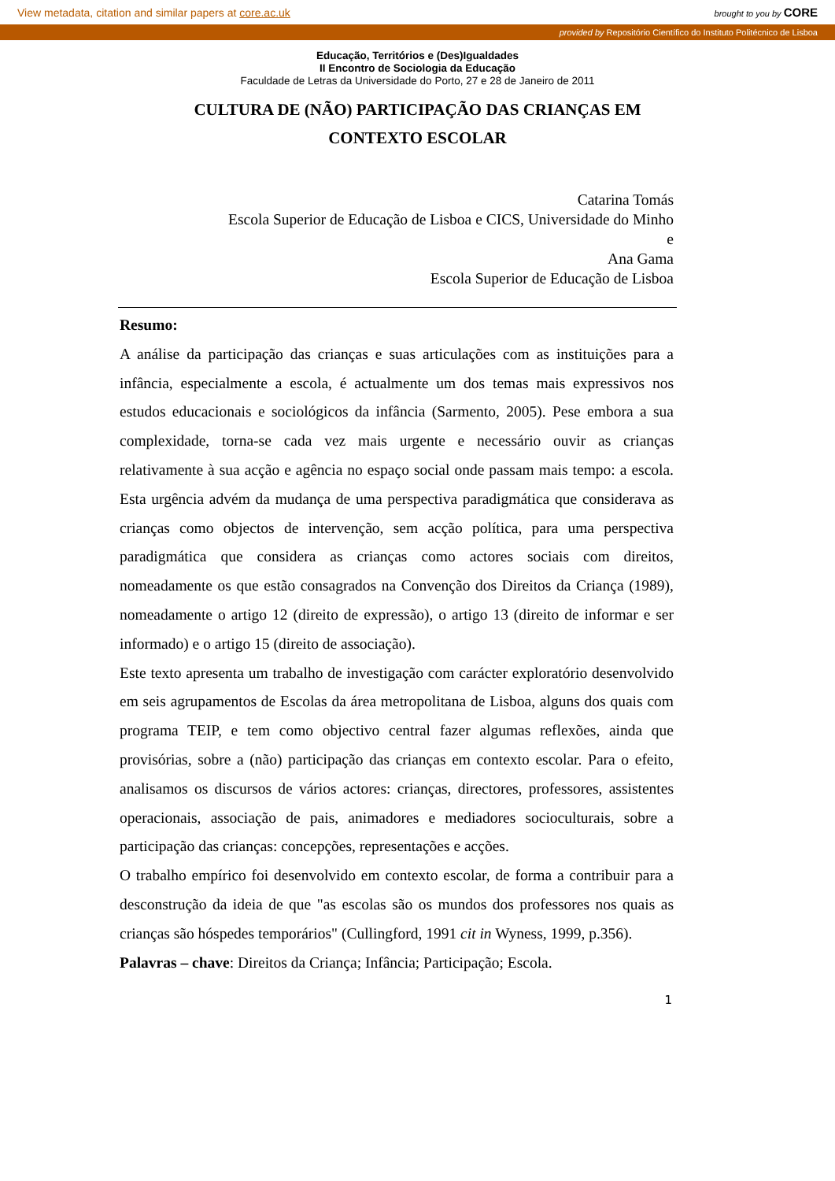View metadata, citation and similar papers at core.ac.uk brought to you by CORE
provided by Repositório Científico do Instituto Politécnico de Lisboa
Educação, Territórios e (Des)Igualdades
II Encontro de Sociologia da Educação
Faculdade de Letras da Universidade do Porto, 27 e 28 de Janeiro de 2011
CULTURA DE (NÃO) PARTICIPAÇÃO DAS CRIANÇAS EM
CONTEXTO ESCOLAR
Catarina Tomás
Escola Superior de Educação de Lisboa e CICS, Universidade do Minho
e
Ana Gama
Escola Superior de Educação de Lisboa
Resumo:
A análise da participação das crianças e suas articulações com as instituições para a infância, especialmente a escola, é actualmente um dos temas mais expressivos nos estudos educacionais e sociológicos da infância (Sarmento, 2005). Pese embora a sua complexidade, torna-se cada vez mais urgente e necessário ouvir as crianças relativamente à sua acção e agência no espaço social onde passam mais tempo: a escola. Esta urgência advém da mudança de uma perspectiva paradigmática que considerava as crianças como objectos de intervenção, sem acção política, para uma perspectiva paradigmática que considera as crianças como actores sociais com direitos, nomeadamente os que estão consagrados na Convenção dos Direitos da Criança (1989), nomeadamente o artigo 12 (direito de expressão), o artigo 13 (direito de informar e ser informado) e o artigo 15 (direito de associação).
Este texto apresenta um trabalho de investigação com carácter exploratório desenvolvido em seis agrupamentos de Escolas da área metropolitana de Lisboa, alguns dos quais com programa TEIP, e tem como objectivo central fazer algumas reflexões, ainda que provisórias, sobre a (não) participação das crianças em contexto escolar. Para o efeito, analisamos os discursos de vários actores: crianças, directores, professores, assistentes operacionais, associação de pais, animadores e mediadores socioculturais, sobre a participação das crianças: concepções, representações e acções.
O trabalho empírico foi desenvolvido em contexto escolar, de forma a contribuir para a desconstrução da ideia de que "as escolas são os mundos dos professores nos quais as crianças são hóspedes temporários" (Cullingford, 1991 cit in Wyness, 1999, p.356).
Palavras – chave: Direitos da Criança; Infância; Participação; Escola.
1